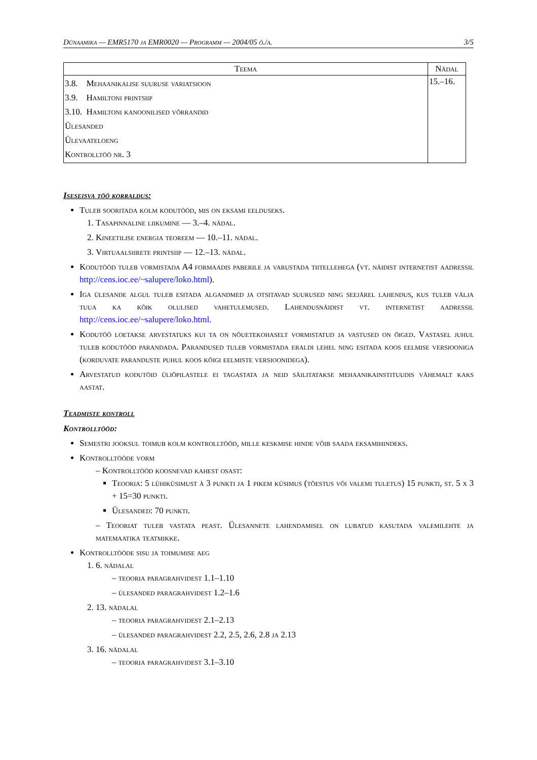Dünaamika — EMR5170 ja EMR0020 — Programm — 2004/05 õ./a. 3/5
| Teema | Nädal |
| --- | --- |
| 3.8. Mehaanikalise suuruse variatsioon 3.9. Hamiltoni printsiip 3.10. Hamiltoni kanoonilised võrrandid Ülesanded Ülevaateloeng Kontrolltöö nr. 3 | 15.–16. |
Iseseisva töö korraldus:
Tuleb sooritada kolm kodutööd, mis on eksami eelduseks.
1. Tasapinnaline liikumine — 3.–4. nädal.
2. Kineetilise energia teoreem — 10.–11. nädal.
3. Virtuaalsiirete printsiip — 12.–13. nädal.
Kodutööd tuleb vormistada A4 formaadis paberile ja varustada tiitellehega (vt. näidist internetist aadressil http://cens.ioc.ee/~salupere/loko.html).
Iga ülesande algul tuleb esitada algandmed ja otsitavad suurused ning seejärel lahendus, kus tuleb välja tuua ka kõik olulised vahetulemused. Lahendusnäidist vt. internetist aadressil http://cens.ioc.ee/~salupere/loko.html.
Kodutöö loetakse arvestatuks kui ta on nõuetekohaselt vormistatud ja vastused on õiged. Vastasel juhul tuleb kodutööd parandada. Parandused tuleb vormistada eraldi lehel ning esitada koos eelmise versiooniga (korduvate paranduste puhul koos kõigi eelmiste versioonidega).
Arvestatud kodutöid üliõpilastele ei tagastata ja neid säilitatakse mehaanikainstituudis vähemalt kaks aastat.
Teadmiste kontroll
Kontrolltööd:
Semestri jooksul toimub kolm kontrolltööd, mille keskmise hinde võib saada eksamihindeks.
Kontrolltööde vorm
– Kontrolltööd koosnevad kahest osast:
Teooria: 5 lühiküsimust à 3 punkti ja 1 pikem küsimus (tõestus või valemi tuletus) 15 punkti, st. 5 x 3 + 15=30 punkti.
Ülesanded: 70 punkti.
– Teooriat tuleb vastata peast. Ülesannete lahendamisel on lubatud kasutada valemilehte ja matemaatika teatmikke.
Kontrolltööde sisu ja toimumise aeg
1. 6. nädalal
– teooria paragrahvidest 1.1–1.10
– ülesanded paragrahvidest 1.2–1.6
2. 13. nädalal
– teooria paragrahvidest 2.1–2.13
– ülesanded paragrahvidest 2.2, 2.5, 2.6, 2.8 ja 2.13
3. 16. nädalal
– teooria paragrahvidest 3.1–3.10